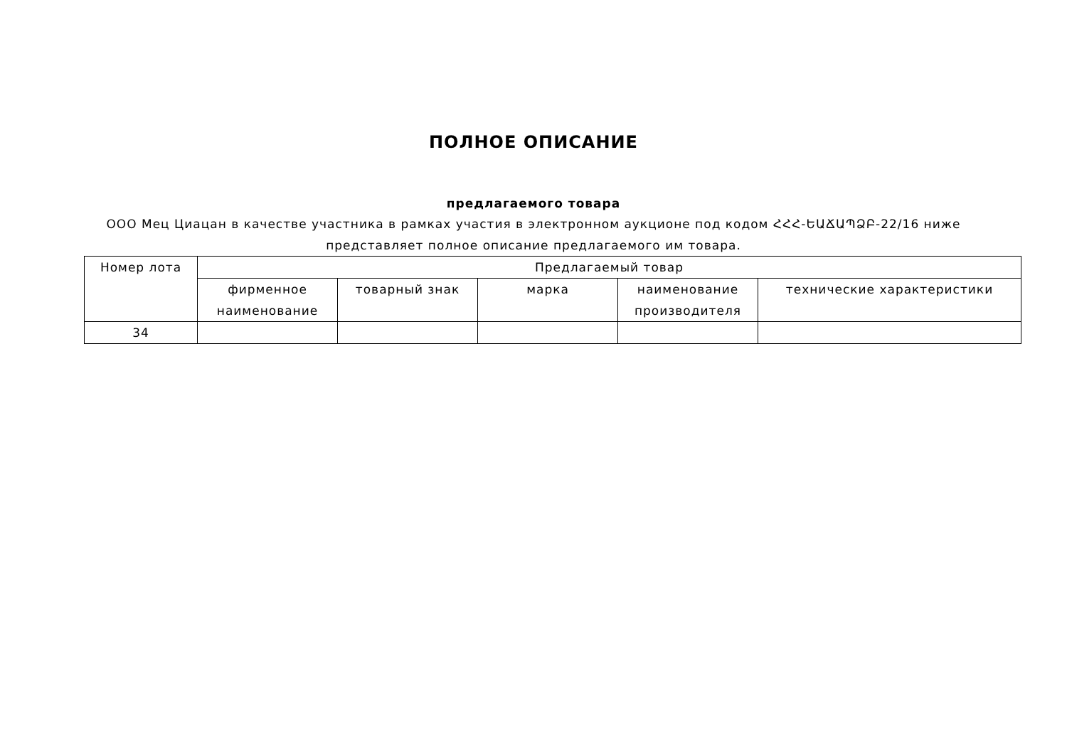ПОЛНОЕ ОПИСАНИЕ
предлагаемого товара
ООО Мец Циацан в качестве участника в рамках участия в электронном аукционе под кодом ՀՀՀ-ԵԱՃԱՊՁԲ-22/16 ниже представляет полное описание предлагаемого им товара.
| Номер лота | Предлагаемый товар | | | | |
| --- | --- | --- | --- | --- | --- |
| | фирменное наименование | товарный знак | марка | наименование производителя | технические характеристики |
| 34 | | | | | |